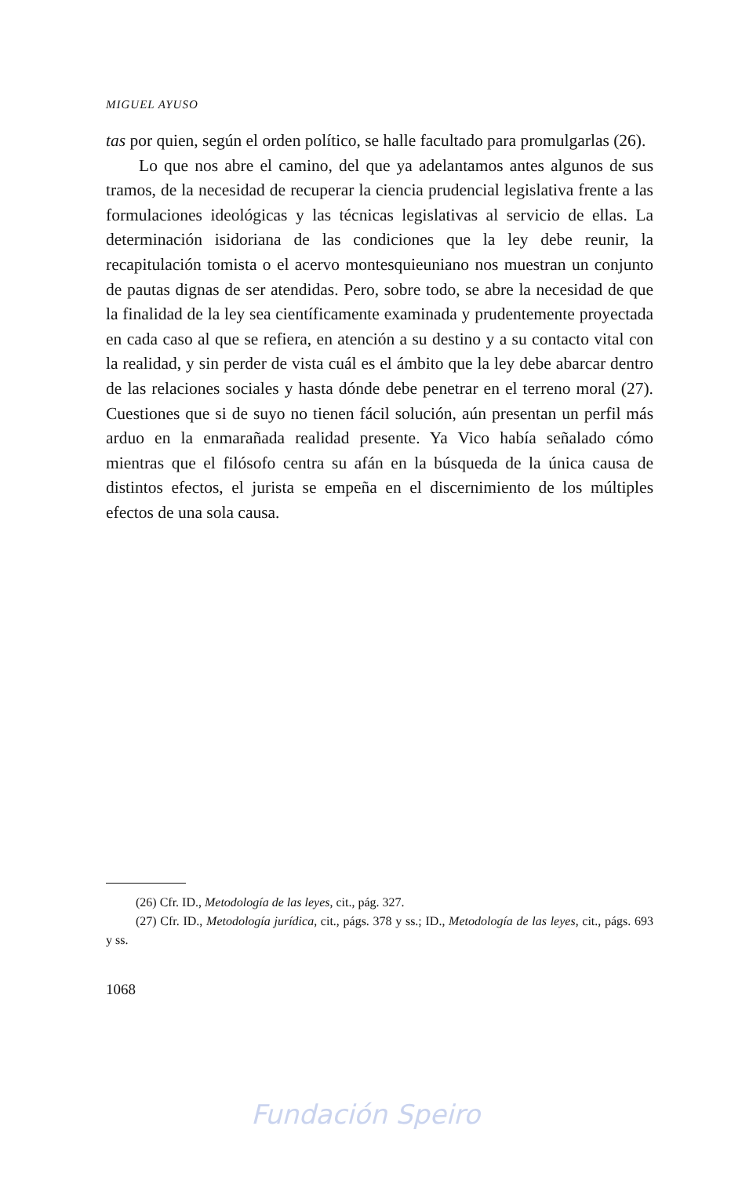MIGUEL AYUSO
tas por quien, según el orden político, se halle facultado para promulgarlas (26).
Lo que nos abre el camino, del que ya adelantamos antes algunos de sus tramos, de la necesidad de recuperar la ciencia prudencial legislativa frente a las formulaciones ideológicas y las técnicas legislativas al servicio de ellas. La determinación isidoriana de las condiciones que la ley debe reunir, la recapitulación tomista o el acervo montesquieuniano nos muestran un conjunto de pautas dignas de ser atendidas. Pero, sobre todo, se abre la necesidad de que la finalidad de la ley sea científicamente examinada y prudentemente proyectada en cada caso al que se refiera, en atención a su destino y a su contacto vital con la realidad, y sin perder de vista cuál es el ámbito que la ley debe abarcar dentro de las relaciones sociales y hasta dónde debe penetrar en el terreno moral (27). Cuestiones que si de suyo no tienen fácil solución, aún presentan un perfil más arduo en la enmarañada realidad presente. Ya Vico había señalado cómo mientras que el filósofo centra su afán en la búsqueda de la única causa de distintos efectos, el jurista se empeña en el discernimiento de los múltiples efectos de una sola causa.
(26) Cfr. ID., Metodología de las leyes, cit., pág. 327.
(27) Cfr. ID., Metodología jurídica, cit., págs. 378 y ss.; ID., Metodología de las leyes, cit., págs. 693 y ss.
1068
Fundación Speiro